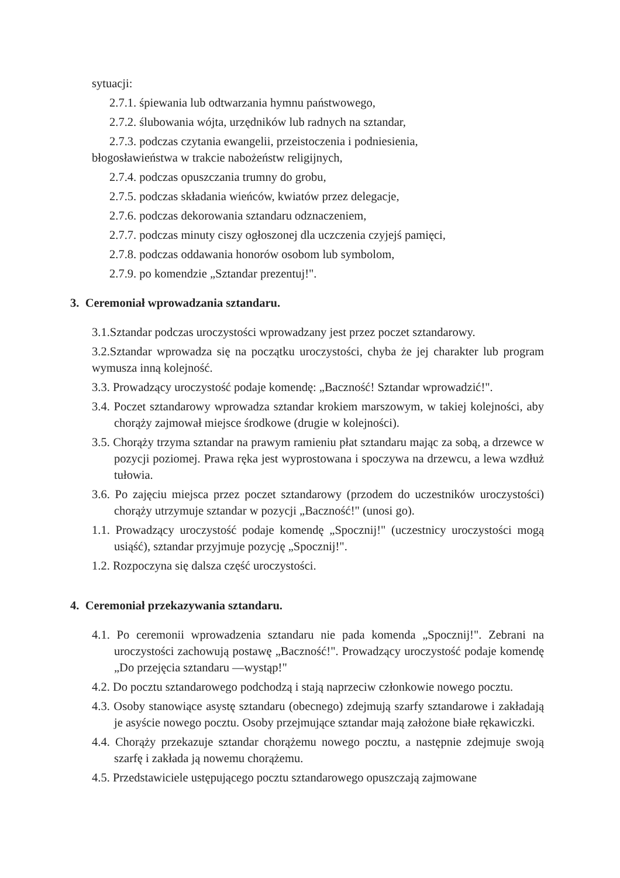sytuacji:
2.7.1. śpiewania lub odtwarzania hymnu państwowego,
2.7.2. ślubowania wójta, urzędników lub radnych na sztandar,
2.7.3. podczas czytania ewangelii, przeistoczenia i podniesienia,
błogosławieństwa w trakcie nabożeństw religijnych,
2.7.4. podczas opuszczania trumny do grobu,
2.7.5. podczas składania wieńców, kwiatów przez delegacje,
2.7.6. podczas dekorowania sztandaru odznaczeniem,
2.7.7. podczas minuty ciszy ogłoszonej dla uczczenia czyjejś pamięci,
2.7.8. podczas oddawania honorów osobom lub symbolom,
2.7.9. po komendzie „Sztandar prezentuj!".
3. Ceremoniał wprowadzania sztandaru.
3.1.Sztandar podczas uroczystości wprowadzany jest przez poczet sztandarowy.
3.2.Sztandar wprowadza się na początku uroczystości, chyba że jej charakter lub program wymusza inną kolejność.
3.3. Prowadzący uroczystość podaje komendę: „Baczność! Sztandar wprowadzić!".
3.4. Poczet sztandarowy wprowadza sztandar krokiem marszowym, w takiej kolejności, aby chorąży zajmował miejsce środkowe (drugie w kolejności).
3.5. Chorąży trzyma sztandar na prawym ramieniu płat sztandaru mając za sobą, a drzewce w pozycji poziomej. Prawa ręka jest wyprostowana i spoczywa na drzewcu, a lewa wzdłuż tułowia.
3.6. Po zajęciu miejsca przez poczet sztandarowy (przodem do uczestników uroczystości) chorąży utrzymuje sztandar w pozycji „Baczność!" (unosi go).
1.1. Prowadzący uroczystość podaje komendę „Spocznij!" (uczestnicy uroczystości mogą usiąść), sztandar przyjmuje pozycję „Spocznij!".
1.2. Rozpoczyna się dalsza część uroczystości.
4. Ceremoniał przekazywania sztandaru.
4.1. Po ceremonii wprowadzenia sztandaru nie pada komenda „Spocznij!". Zebrani na uroczystości zachowują postawę „Baczność!". Prowadzący uroczystość podaje komendę „Do przejęcia sztandaru —wystąp!"
4.2. Do pocztu sztandarowego podchodzą i stają naprzeciw członkowie nowego pocztu.
4.3. Osoby stanowiące asystę sztandaru (obecnego) zdejmują szarfy sztandarowe i zakładają je asyście nowego pocztu. Osoby przejmujące sztandar mają założone białe rękawiczki.
4.4. Chorąży przekazuje sztandar chorążemu nowego pocztu, a następnie zdejmuje swoją szarfę i zakłada ją nowemu chorążemu.
4.5. Przedstawiciele ustępującego pocztu sztandarowego opuszczają zajmowane